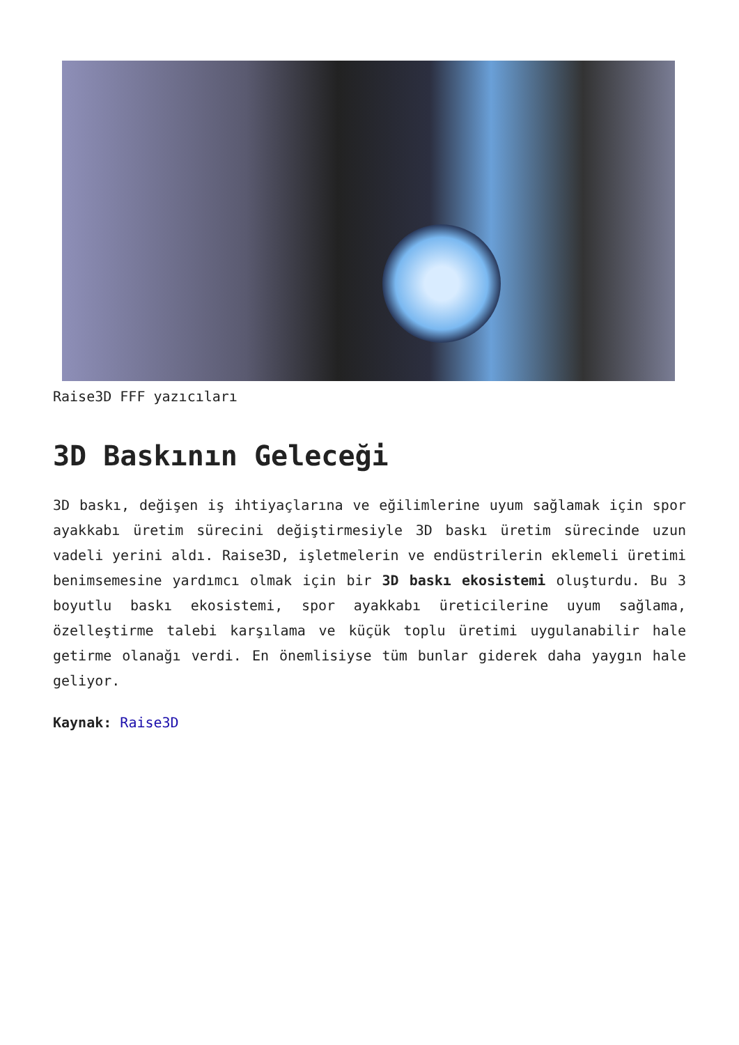Raise3D FFF yazıcıları
3D Baskının Geleceği
3D baskı, değişen iş ihtiyaçlarına ve eğilimlerine uyum sağlamak için spor ayakkabı üretim sürecini değiştirmesiyle 3D baskı üretim sürecinde uzun vadeli yerini aldı. Raise3D, işletmelerin ve endüstrilerin eklemeli üretimi benimsemesine yardımcı olmak için bir 3D baskı ekosistemi oluşturdu. Bu 3 boyutlu baskı ekosistemi, spor ayakkabı üreticilerine uyum sağlama, özelleştirme talebi karşılama ve küçük toplu üretimi uygulanabilir hale getirme olanağı verdi. En önemlisiyse tüm bunlar giderek daha yaygın hale geliyor.
Kaynak: Raise3D